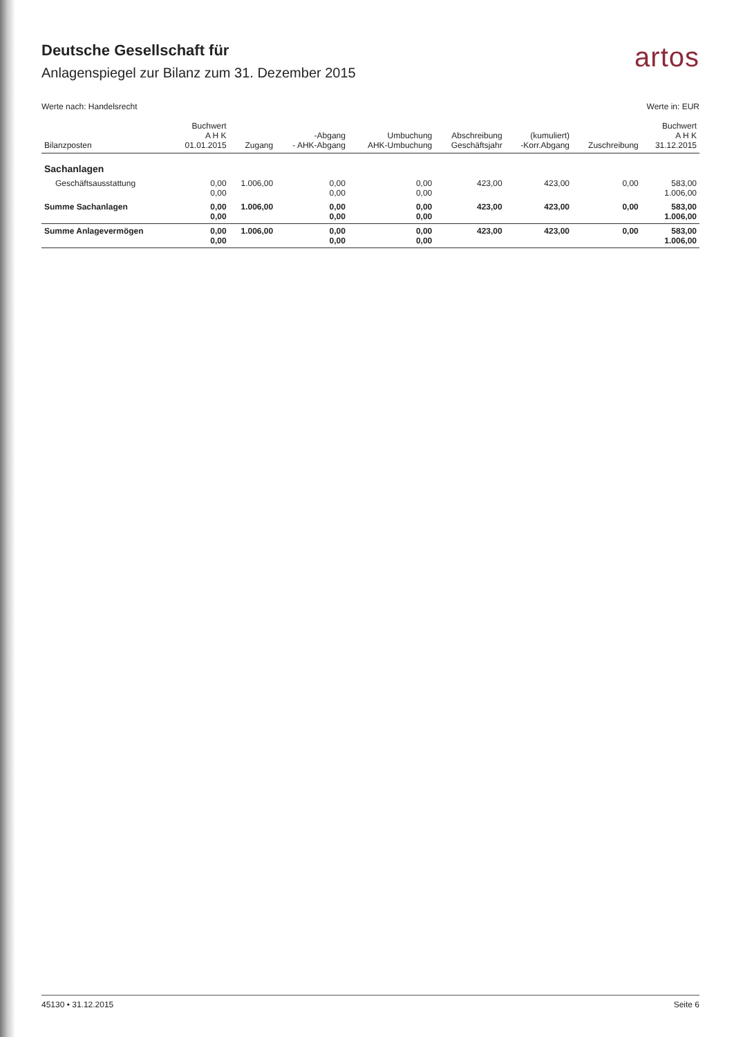Deutsche Gesellschaft für
Anlagenspiegel zur Bilanz zum 31. Dezember 2015
artos
Werte nach: Handelsrecht Werte in: EUR
| Bilanzposten | Buchwert A H K 01.01.2015 | Zugang | -Abgang - AHK-Abgang | Umbuchung AHK-Umbuchung | Abschreibung Geschäftsjahr | (kumuliert) -Korr.Abgang | Zuschreibung | Buchwert A H K 31.12.2015 |
| --- | --- | --- | --- | --- | --- | --- | --- | --- |
| Sachanlagen | | | | | | | | |
| Geschäftsausstattung | 0,00 0,00 | 1.006,00 | 0,00 0,00 | 0,00 0,00 | 423,00 | 423,00 | 0,00 | 583,00 1.006,00 |
| Summe Sachanlagen | 0,00 0,00 | 1.006,00 | 0,00 0,00 | 0,00 0,00 | 423,00 | 423,00 | 0,00 | 583,00 1.006,00 |
| Summe Anlagevermögen | 0,00 0,00 | 1.006,00 | 0,00 0,00 | 0,00 0,00 | 423,00 | 423,00 | 0,00 | 583,00 1.006,00 |
45130 • 31.12.2015 Seite 6